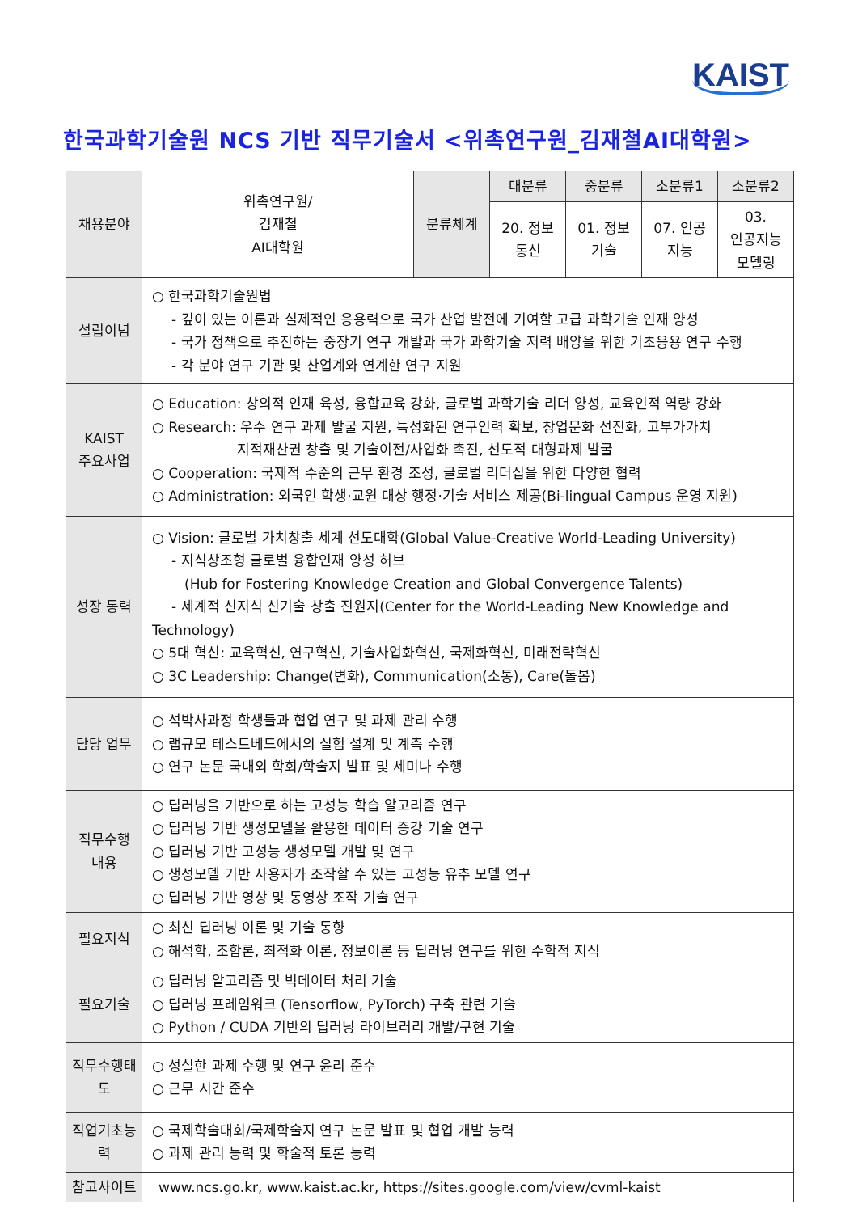KAIST
한국과학기술원 NCS 기반 직무기술서 <위촉연구원_김재철AI대학원>
| 채용분야 | 위촉연구원/ 김재철 AI대학원 | 분류체계 | 대분류 | 중분류 | 소분류1 | 소분류2 |
| | | | 20. 정보통신 | 01. 정보기술 | 07. 인공지능 | 03. 인공지능모델링 |
| 설립이념 | ○ 한국과학기술원법 - 깊이 있는 이론과 실제적인 응용력으로 국가 산업 발전에 기여할 고급 과학기술 인재 양성 - 국가 정책으로 추진하는 중장기 연구 개발과 국가 과학기술 저력 배양을 위한 기초응용 연구 수행 - 각 분야 연구 기관 및 산업계와 연계한 연구 지원 | | | | | |
| KAIST 주요사업 | ○ Education: 창의적 인재 육성, 융합교육 강화, 글로벌 과학기술 리더 양성, 교육인적 역량 강화 ○ Research: 우수 연구 과제 발굴 지원, 특성화된 연구인력 확보, 창업문화 선진화, 고부가가치 지적재산권 창출 및 기술이전/사업화 촉진, 선도적 대형과제 발굴 ○ Cooperation: 국제적 수준의 근무 환경 조성, 글로벌 리더십을 위한 다양한 협력 ○ Administration: 외국인 학생·교원 대상 행정·기술 서비스 제공(Bi-lingual Campus 운영 지원) | | | | | |
| 성장 동력 | ○ Vision: 글로벌 가치창출 세계 선도대학(Global Value-Creative World-Leading University) - 지식창조형 글로벌 융합인재 양성 허브 (Hub for Fostering Knowledge Creation and Global Convergence Talents) - 세계적 신지식 신기술 창출 진원지(Center for the World-Leading New Knowledge and Technology) ○ 5대 혁신: 교육혁신, 연구혁신, 기술사업화혁신, 국제화혁신, 미래전략혁신 ○ 3C Leadership: Change(변화), Communication(소통), Care(돌봄) | | | | | |
| 담당 업무 | ○ 석박사과정 학생들과 협업 연구 및 과제 관리 수행 ○ 랩규모 테스트베드에서의 실험 설계 및 계측 수행 ○ 연구 논문 국내외 학회/학술지 발표 및 세미나 수행 | | | | | |
| 직무수행 내용 | ○ 딥러닝을 기반으로 하는 고성능 학습 알고리즘 연구 ○ 딥러닝 기반 생성모델을 활용한 데이터 증강 기술 연구 ○ 딥러닝 기반 고성능 생성모델 개발 및 연구 ○ 생성모델 기반 사용자가 조작할 수 있는 고성능 유추 모델 연구 ○ 딥러닝 기반 영상 및 동영상 조작 기술 연구 | | | | | |
| 필요지식 | ○ 최신 딥러닝 이론 및 기술 동향 ○ 해석학, 조합론, 최적화 이론, 정보이론 등 딥러닝 연구를 위한 수학적 지식 | | | | | |
| 필요기술 | ○ 딥러닝 알고리즘 및 빅데이터 처리 기술 ○ 딥러닝 프레임워크 (Tensorflow, PyTorch) 구축 관련 기술 ○ Python / CUDA 기반의 딥러닝 라이브러리 개발/구현 기술 | | | | | |
| 직무수행태도 | ○ 성실한 과제 수행 및 연구 윤리 준수 ○ 근무 시간 준수 | | | | | |
| 직업기초능력 | ○ 국제학술대회/국제학술지 연구 논문 발표 및 협업 개발 능력 ○ 과제 관리 능력 및 학술적 토론 능력 | | | | | |
| 참고사이트 | www.ncs.go.kr, www.kaist.ac.kr, https://sites.google.com/view/cvml-kaist | | | | | |